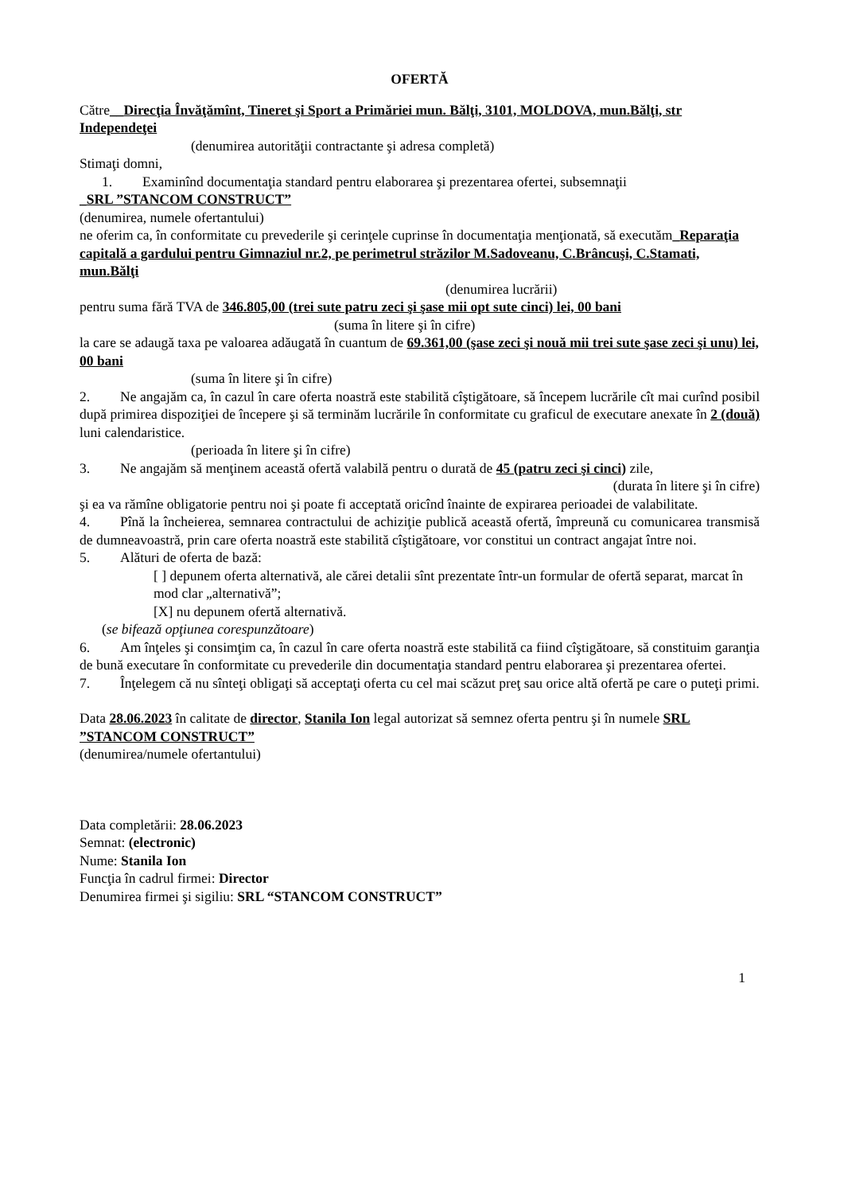OFERTĂ
Către__Direcţia Învăţămînt, Tineret şi Sport a Primăriei mun. Bălţi, 3101, MOLDOVA, mun.Bălţi, str Independeţei
(denumirea autorităţii contractante şi adresa completă)
Stimaţi domni,
1. Examinînd documentaţia standard pentru elaborarea şi prezentarea ofertei, subsemnaţii
_SRL ”STANCOM CONSTRUCT”
(denumirea, numele ofertantului)
ne oferim ca, în conformitate cu prevederile şi cerinţele cuprinse în documentaţia menţionată, să executăm_Reparaţia capitală a gardului pentru Gimnaziul nr.2, pe perimetrul străzilor M.Sadoveanu, C.Brâncuşi, C.Stamati, mun.Bălţi
(denumirea lucrării)
pentru suma fără TVA de 346.805,00 (trei sute patru zeci şi şase mii opt sute cinci) lei, 00 bani
(suma în litere şi în cifre)
la care se adaugă taxa pe valoarea adăugată în cuantum de 69.361,00 (şase zeci şi nouă mii trei sute şase zeci şi unu) lei, 00 bani
(suma în litere şi în cifre)
2. Ne angajăm ca, în cazul în care oferta noastră este stabilită cîştigătoare, să începem lucrările cît mai curînd posibil după primirea dispoziţiei de începere şi să terminăm lucrările în conformitate cu graficul de executare anexate în 2 (două) luni calendaristice.
(perioada în litere şi în cifre)
3. Ne angajăm să menţinem această ofertă valabilă pentru o durată de 45 (patru zeci şi cinci) zile,
(durata în litere şi în cifre)
şi ea va rămîne obligatorie pentru noi şi poate fi acceptată oricînd înainte de expirarea perioadei de valabilitate.
4. Pînă la încheierea, semnarea contractului de achiziţie publică această ofertă, împreună cu comunicarea transmisă de dumneavoastră, prin care oferta noastră este stabilită cîştigătoare, vor constitui un contract angajat între noi.
5. Alături de oferta de bază:
[ ] depunem oferta alternativă, ale cărei detalii sînt prezentate într-un formular de ofertă separat, marcat în mod clar „alternativă”;
[X] nu depunem ofertă alternativă.
(se bifează opţiunea corespunzătoare)
6. Am înţeles şi consimţim ca, în cazul în care oferta noastră este stabilită ca fiind cîştigătoare, să constituim garanţia de bună executare în conformitate cu prevederile din documentaţia standard pentru elaborarea şi prezentarea ofertei.
7. Înţelegem că nu sînteţi obligaţi să acceptaţi oferta cu cel mai scăzut preţ sau orice altă ofertă pe care o puteţi primi.
Data 28.06.2023 în calitate de director, Stanila Ion legal autorizat să semnez oferta pentru şi în numele SRL ”STANCOM CONSTRUCT”
(denumirea/numele ofertantului)
Data completării: 28.06.2023
Semnat: (electronic)
Nume: Stanila Ion
Funcţia în cadrul firmei: Director
Denumirea firmei şi sigiliu: SRL “STANCOM CONSTRUCT”
1